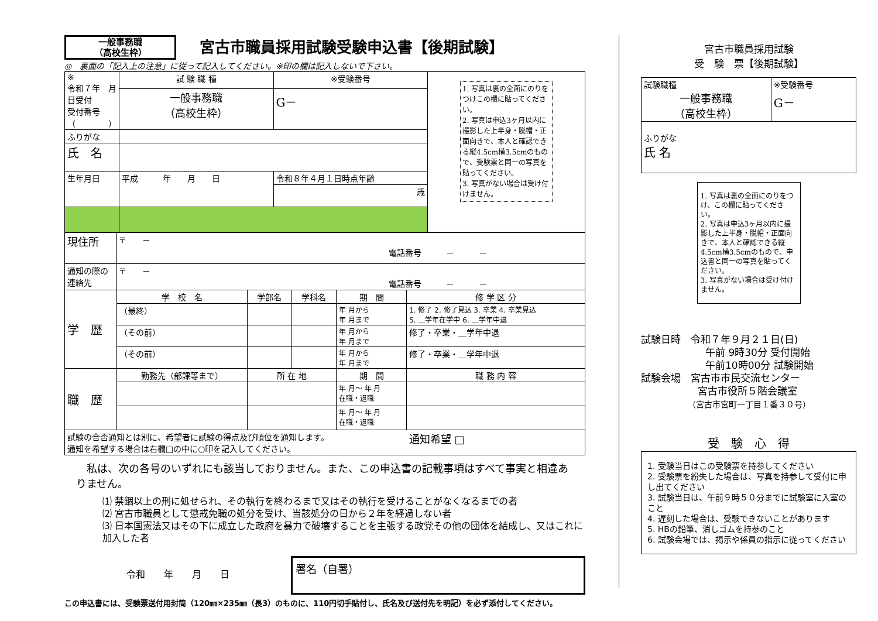一般事務職
（高校生枠） 宮古市職員採用試験受験申込書【後期試験】
◎　裏面の「記入上の注意」に従って記入してください。※印の欄は記入しないで下さい。
| ※ 令和７年 月 日受付 受付番号（ ） | 試 験 職 種 | ※受験番号 | 1. 写真は裏の全面にのりをつけこの欄に貼ってください。 2. 写真は申込3ヶ月以内に撮影した上半身・脱帽・正面向きで、本人と確認できる縦4.5cm横3.5cmのもので、受験票と同一の写真を貼ってください。 3. 写真がない場合は受け付けません。 |
| | 一般事務職 （高校生枠） | G－ | |
| ふりがな | | | |
| 氏 名 | | | |
| 生年月日 | 平成 年 月 日 | 令和８年４月１日時点年齢 | |
| | | 歳 | |
| 現住所 | 〒 － 電話番号 － － | | | | |
| 通知の際の連絡先 | 〒 － 電話番号 － － | | | | |
| 学 歴 | 学 校 名 | 学部名 | 学科名 | 期 間 | 修 学 区 分 |
| | （最終） | | | 年 月から 年 月まで | 1. 修了 2. 修了見込 3. 卒業 4. 卒業見込 5. ＿学年在学中 6. ＿学年中退 |
| | （その前） | | | 年 月から 年 月まで | 修了・卒業・＿学年中退 |
| | （その前） | | | 年 月から 年 月まで | 修了・卒業・＿学年中退 |
| 職 歴 | 勤務先（部課等まで） | 所 在 地 | | 期 間 | 職 務 内 容 |
| | | | | 年 月～ 年 月 在職・退職 | |
| | | | | 年 月～ 年 月 在職・退職 | |
| 試験の合否通知とは別に、希望者に試験の得点及び順位を通知します。 通知を希望する場合は右欄□の中に○印を記入してください。 | | | | | 通知希望 □ |
　私は、次の各号のいずれにも該当しておりません。また、この申込書の記載事項はすべて事実と相違ありません。
⑴ 禁錮以上の刑に処せられ、その執行を終わるまで又はその執行を受けることがなくなるまでの者
⑵ 宮古市職員として懲戒免職の処分を受け、当該処分の日から２年を経過しない者
⑶ 日本国憲法又はその下に成立した政府を暴力で破壊することを主張する政党その他の団体を結成し、又はこれに加入した者
令和　　年　　月　　日
署名（自署）
この申込書には、受験票送付用封筒（120㎜×235㎜（長3）のものに、110円切手貼付し、氏名及び送付先を明記）を必ず添付してください。
宮古市職員採用試験
受　験　票【後期試験】
| 試験職種 一般事務職 （高校生枠） | ※受験番号 G－ |
| ふりがな 氏 名 | |
1. 写真は裏の全面にのりをつけ、この欄に貼ってください。
2. 写真は申込3ヶ月以内に撮影した上半身・脱帽・正面向きで、本人と確認できる縦4.5cm横3.5cmのもので、申込書と同一の写真を貼ってください。
3. 写真がない場合は受け付けません。
試験日時　令和７年９月２１日(日)
午前 9時30分 受付開始
午前10時00分 試験開始
試験会場　宮古市市民交流センター
宮古市役所５階会議室
（宮古市宮町一丁目１番３０号）
受　験　心　得
1. 受験当日はこの受験票を持参してください
2. 受験票を紛失した場合は、写真を持参して受付に申し出てください
3. 試験当日は、午前９時５０分までに試験室に入室のこと
4. 遅刻した場合は、受験できないことがあります
5. HBの鉛筆、消しゴムを持参のこと
6. 試験会場では、掲示や係員の指示に従ってください